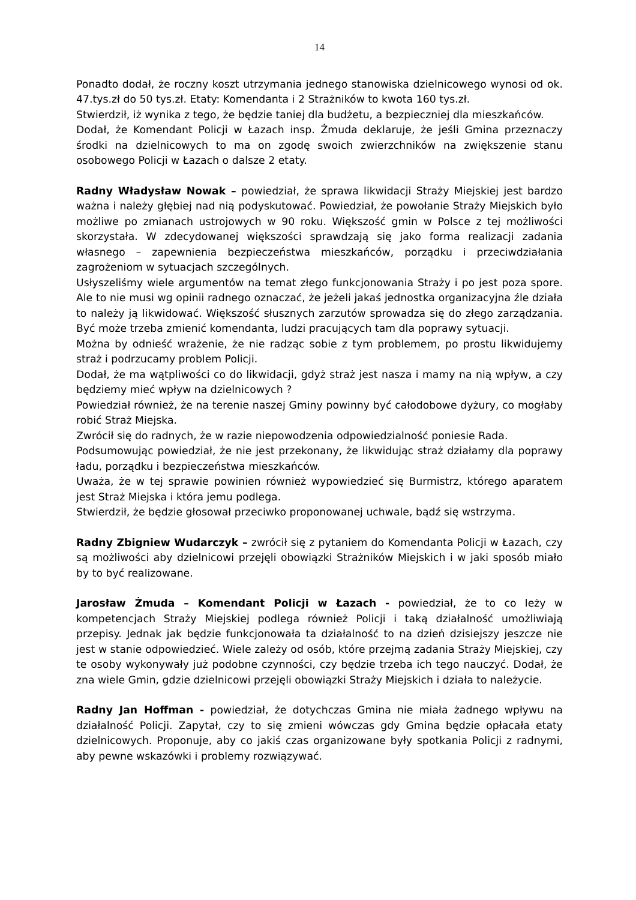14
Ponadto dodał, że roczny koszt utrzymania jednego stanowiska dzielnicowego wynosi od ok. 47.tys.zł do 50 tys.zł. Etaty: Komendanta i 2 Strażników to kwota 160 tys.zł.
Stwierdził, iż wynika z tego, że będzie taniej dla budżetu, a bezpieczniej dla mieszkańców.
Dodał, że Komendant Policji w Łazach insp. Żmuda deklaruje, że jeśli Gmina przeznaczy środki na dzielnicowych to ma on zgodę swoich zwierzchników na zwiększenie stanu osobowego Policji w Łazach o dalsze 2 etaty.
Radny Władysław Nowak – powiedział, że sprawa likwidacji Straży Miejskiej jest bardzo ważna i należy głębiej nad nią podyskutować. Powiedział, że powołanie Straży Miejskich było możliwe po zmianach ustrojowych w 90 roku. Większość gmin w Polsce z tej możliwości skorzystała. W zdecydowanej większości sprawdzają się jako forma realizacji zadania własnego – zapewnienia bezpieczeństwa mieszkańców, porządku i przeciwdziałania zagrożeniom w sytuacjach szczególnych.
Usłyszeliśmy wiele argumentów na temat złego funkcjonowania Straży i po jest poza spore. Ale to nie musi wg opinii radnego oznaczać, że jeżeli jakaś jednostka organizacyjna źle działa to należy ją likwidować. Większość słusznych zarzutów sprowadza się do złego zarządzania. Być może trzeba zmienić komendanta, ludzi pracujących tam dla poprawy sytuacji.
Można by odnieść wrażenie, że nie radząc sobie z tym problemem, po prostu likwidujemy straż i podrzucamy problem Policji.
Dodał, że ma wątpliwości co do likwidacji, gdyż straż jest nasza i mamy na nią wpływ, a czy będziemy mieć wpływ na dzielnicowych ?
Powiedział również, że na terenie naszej Gminy powinny być całodobowe dyżury, co mogłaby robić Straż Miejska.
Zwrócił się do radnych, że w razie niepowodzenia odpowiedzialność poniesie Rada.
Podsumowując powiedział, że nie jest przekonany, że likwidując straż działamy dla poprawy ładu, porządku i bezpieczeństwa mieszkańców.
Uważa, że w tej sprawie powinien również wypowiedzieć się Burmistrz, którego aparatem jest Straż Miejska i która jemu podlega.
Stwierdził, że będzie głosował przeciwko proponowanej uchwale, bądź się wstrzyma.
Radny Zbigniew Wudarczyk – zwrócił się z pytaniem do Komendanta Policji w Łazach, czy są możliwości aby dzielnicowi przejęli obowiązki Strażników Miejskich i w jaki sposób miało by to być realizowane.
Jarosław Żmuda – Komendant Policji w Łazach - powiedział, że to co leży w kompetencjach Straży Miejskiej podlega również Policji i taką działalność umożliwiają przepisy. Jednak jak będzie funkcjonowała ta działalność to na dzień dzisiejszy jeszcze nie jest w stanie odpowiedzieć. Wiele zależy od osób, które przejmą zadania Straży Miejskiej, czy te osoby wykonywały już podobne czynności, czy będzie trzeba ich tego nauczyć. Dodał, że zna wiele Gmin, gdzie dzielnicowi przejęli obowiązki Straży Miejskich i działa to należycie.
Radny Jan Hoffman - powiedział, że dotychczas Gmina nie miała żadnego wpływu na działalność Policji. Zapytał, czy to się zmieni wówczas gdy Gmina będzie opłacała etaty dzielnicowych. Proponuje, aby co jakiś czas organizowane były spotkania Policji z radnymi, aby pewne wskazówki i problemy rozwiązywać.